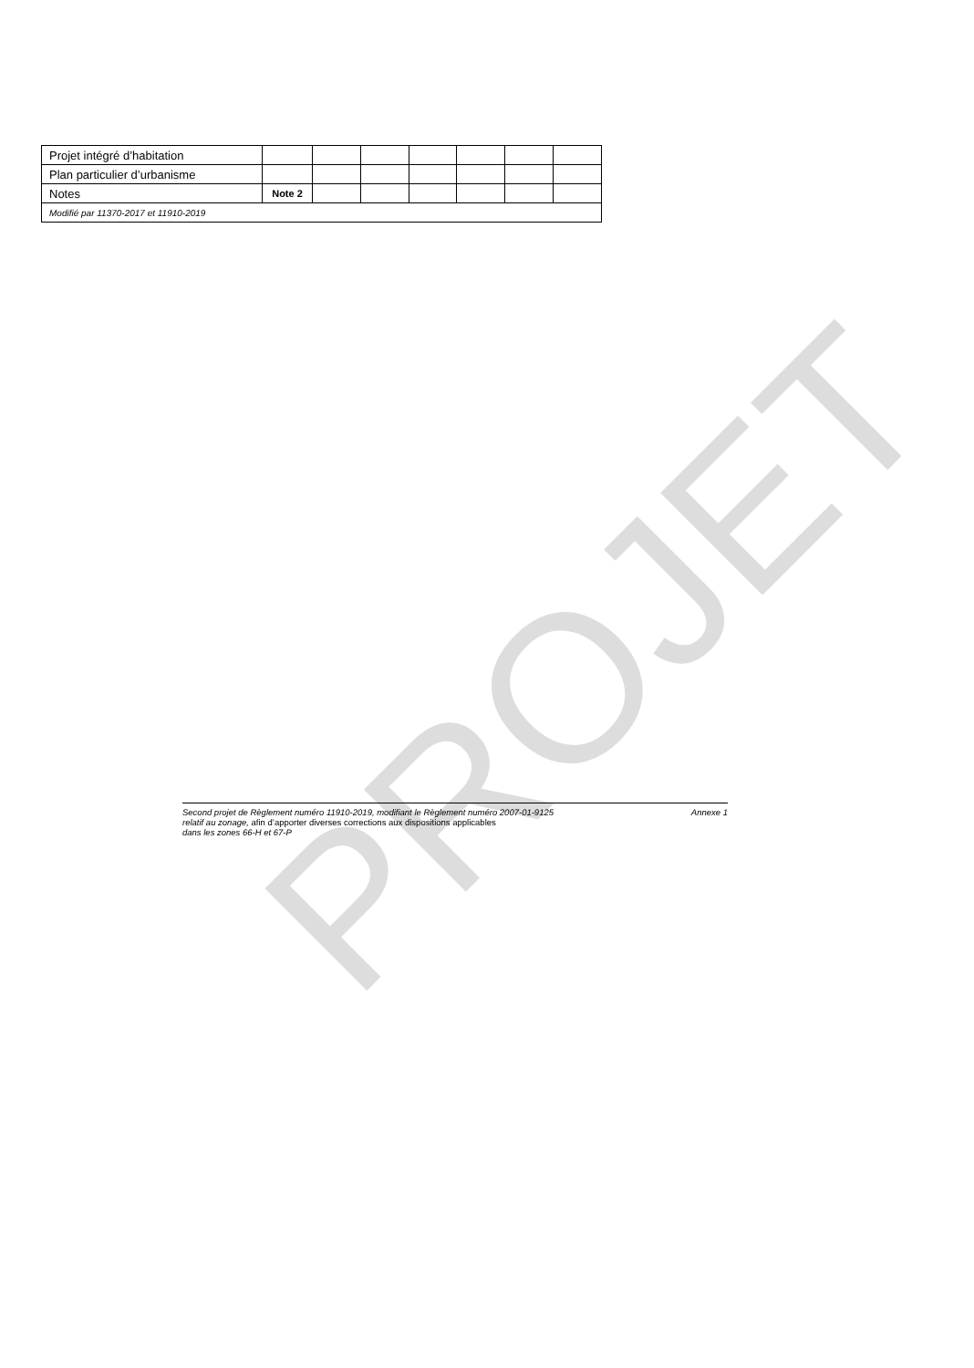PROJET
| Projet intégré d’habitation | | | | | | | |
| Plan particulier d’urbanisme | | | | | | | |
| Notes | Note 2 | | | | | | |
| Modifié par 11370-2017 et 11910-2019 | | | | | | | |
Second projet de Règlement numéro 11910-2019, modifiant le Règlement numéro 2007-01-9125 Annexe 1
relatif au zonage, afin d’apporter diverses corrections aux dispositions applicables
dans les zones 66-H et 67-P